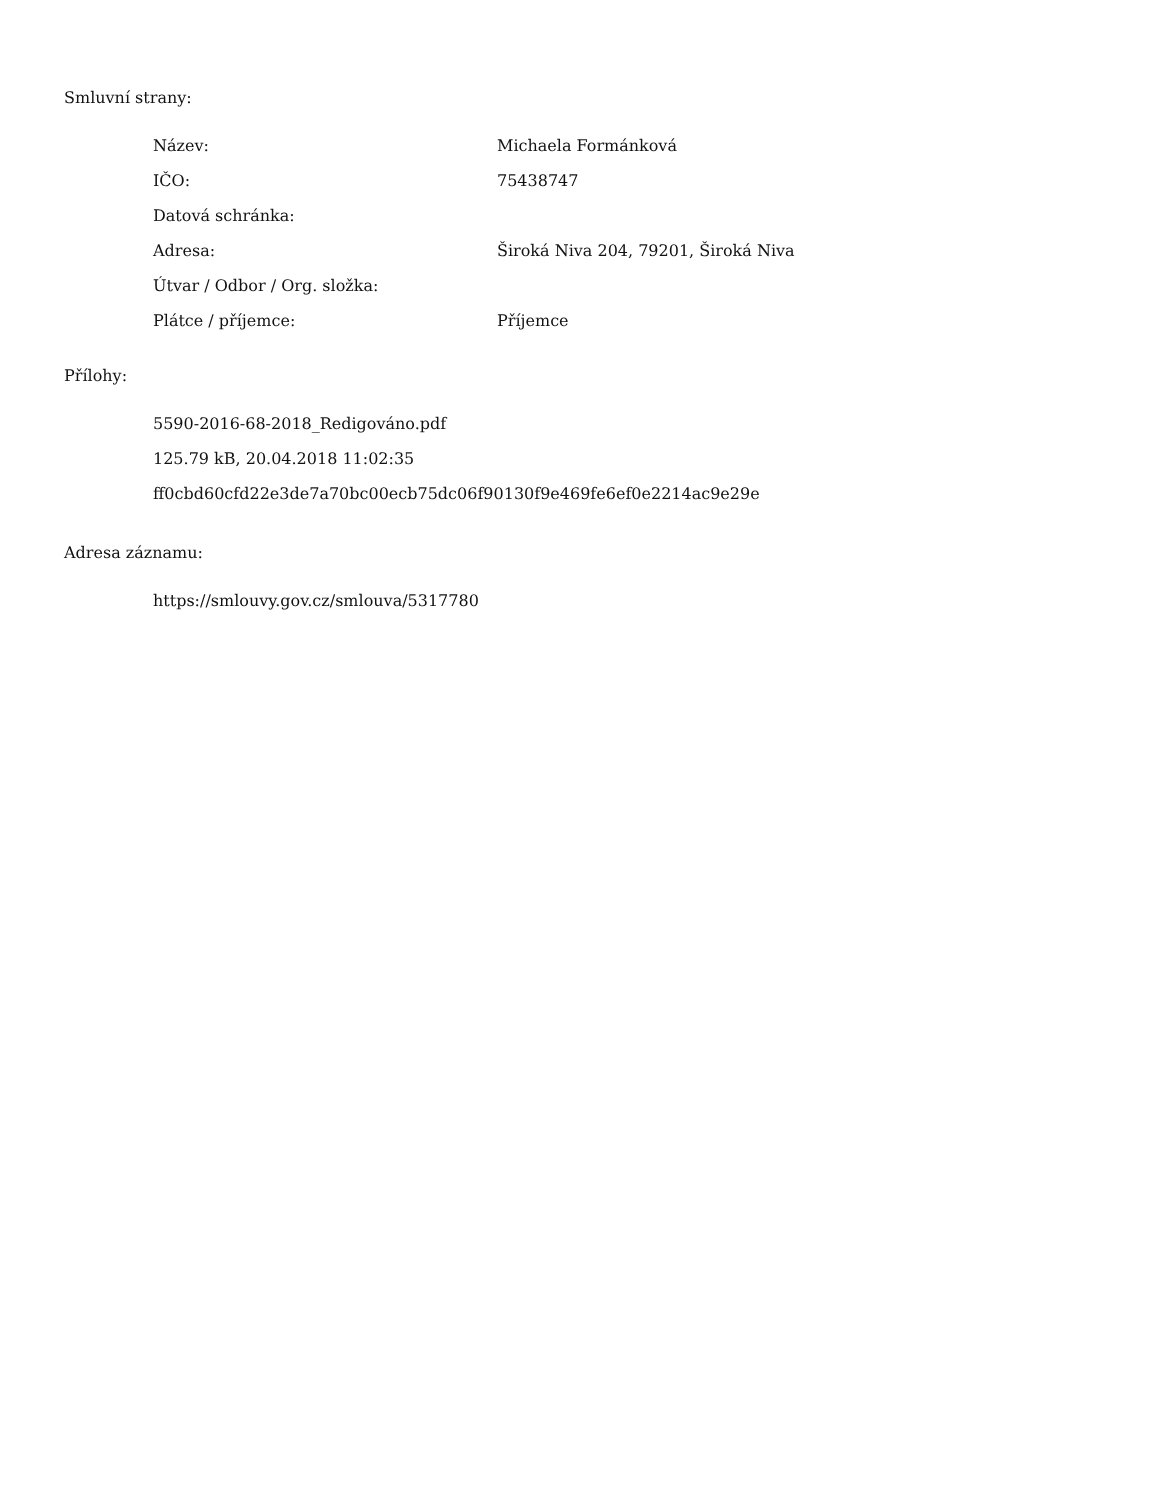Smluvní strany:
| Název: | Michaela Formánková |
| IČO: | 75438747 |
| Datová schránka: | |
| Adresa: | Široká Niva 204, 79201, Široká Niva |
| Útvar / Odbor / Org. složka: | |
| Plátce / příjemce: | Příjemce |
Přílohy:
5590-2016-68-2018_Redigováno.pdf
125.79 kB, 20.04.2018 11:02:35
ff0cbd60cfd22e3de7a70bc00ecb75dc06f90130f9e469fe6ef0e2214ac9e29e
Adresa záznamu:
https://smlouvy.gov.cz/smlouva/5317780